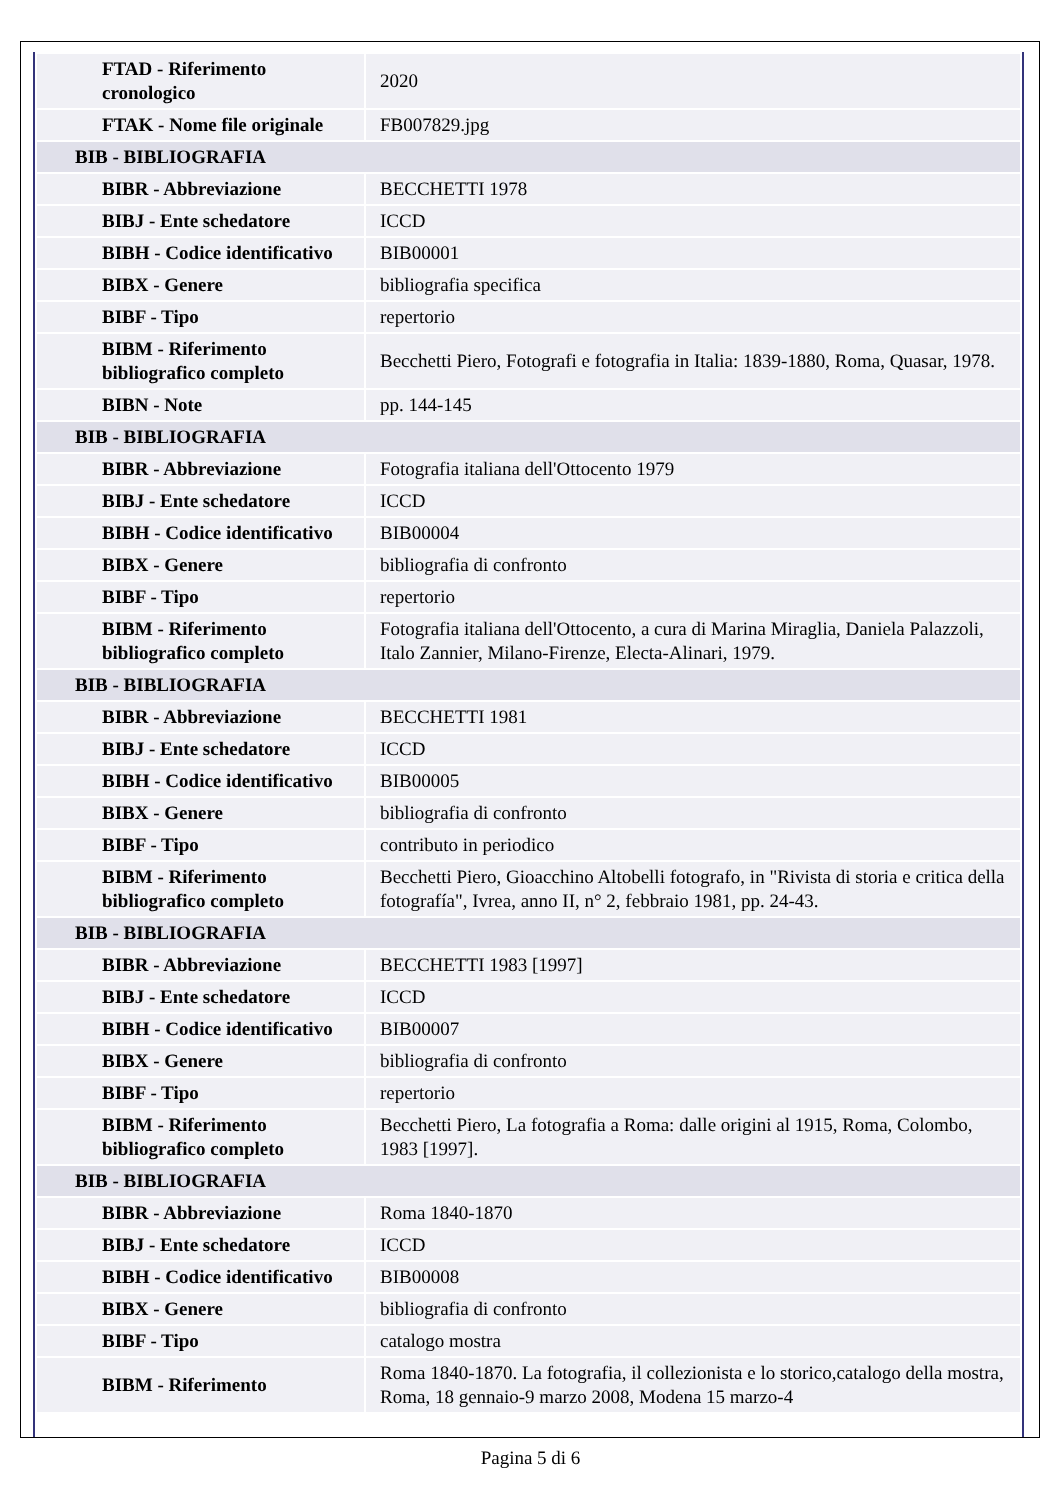| FTAD - Riferimento cronologico | 2020 |
| FTAK - Nome file originale | FB007829.jpg |
| BIB - BIBLIOGRAFIA | |
| BIBR - Abbreviazione | BECCHETTI 1978 |
| BIBJ - Ente schedatore | ICCD |
| BIBH - Codice identificativo | BIB00001 |
| BIBX - Genere | bibliografia specifica |
| BIBF - Tipo | repertorio |
| BIBM - Riferimento bibliografico completo | Becchetti Piero, Fotografi e fotografia in Italia: 1839-1880, Roma, Quasar, 1978. |
| BIBN - Note | pp. 144-145 |
| BIB - BIBLIOGRAFIA | |
| BIBR - Abbreviazione | Fotografia italiana dell'Ottocento 1979 |
| BIBJ - Ente schedatore | ICCD |
| BIBH - Codice identificativo | BIB00004 |
| BIBX - Genere | bibliografia di confronto |
| BIBF - Tipo | repertorio |
| BIBM - Riferimento bibliografico completo | Fotografia italiana dell'Ottocento, a cura di Marina Miraglia, Daniela Palazzoli, Italo Zannier, Milano-Firenze, Electa-Alinari, 1979. |
| BIB - BIBLIOGRAFIA | |
| BIBR - Abbreviazione | BECCHETTI 1981 |
| BIBJ - Ente schedatore | ICCD |
| BIBH - Codice identificativo | BIB00005 |
| BIBX - Genere | bibliografia di confronto |
| BIBF - Tipo | contributo in periodico |
| BIBM - Riferimento bibliografico completo | Becchetti Piero, Gioacchino Altobelli fotografo, in "Rivista di storia e critica della fotografía", Ivrea, anno II, n° 2, febbraio 1981, pp. 24-43. |
| BIB - BIBLIOGRAFIA | |
| BIBR - Abbreviazione | BECCHETTI 1983 [1997] |
| BIBJ - Ente schedatore | ICCD |
| BIBH - Codice identificativo | BIB00007 |
| BIBX - Genere | bibliografia di confronto |
| BIBF - Tipo | repertorio |
| BIBM - Riferimento bibliografico completo | Becchetti Piero, La fotografia a Roma: dalle origini al 1915, Roma, Colombo, 1983 [1997]. |
| BIB - BIBLIOGRAFIA | |
| BIBR - Abbreviazione | Roma 1840-1870 |
| BIBJ - Ente schedatore | ICCD |
| BIBH - Codice identificativo | BIB00008 |
| BIBX - Genere | bibliografia di confronto |
| BIBF - Tipo | catalogo mostra |
| BIBM - Riferimento | Roma 1840-1870. La fotografia, il collezionista e lo storico,catalogo della mostra, Roma, 18 gennaio-9 marzo 2008, Modena 15 marzo-4 |
Pagina 5 di 6